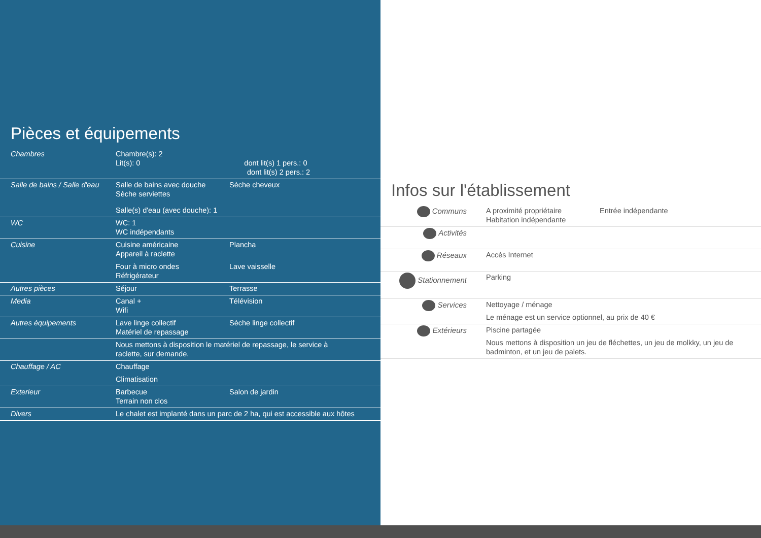Pièces et équipements
| Chambres | Chambre(s): 2 Lit(s): 0 dont lit(s) 1 pers.: 0 dont lit(s) 2 pers.: 2 | |
| Salle de bains / Salle d'eau | Salle de bains avec douche Sèche serviettes Salle(s) d'eau (avec douche): 1 | Sèche cheveux |
| WC | WC: 1 WC indépendants | |
| Cuisine | Cuisine américaine Appareil à raclette Four à micro ondes Réfrigérateur | Plancha Lave vaisselle |
| Autres pièces | Séjour | Terrasse |
| Media | Canal + Wifi | Télévision |
| Autres équipements | Lave linge collectif Matériel de repassage | Sèche linge collectif |
| | Nous mettons à disposition le matériel de repassage, le service à raclette, sur demande. | |
| Chauffage / AC | Chauffage Climatisation | |
| Exterieur | Barbecue Terrain non clos | Salon de jardin |
| Divers | Le chalet est implanté dans un parc de 2 ha, qui est accessible aux hôtes | |
Infos sur l'établissement
| Communs | A proximité propriétaire Habitation indépendante | Entrée indépendante |
| Activités | | |
| Réseaux | Accès Internet | |
| Stationnement | Parking | |
| Services | Nettoyage / ménage Le ménage est un service optionnel, au prix de 40 € | |
| Extérieurs | Piscine partagée Nous mettons à disposition un jeu de fléchettes, un jeu de molkky, un jeu de badminton, et un jeu de palets. | |